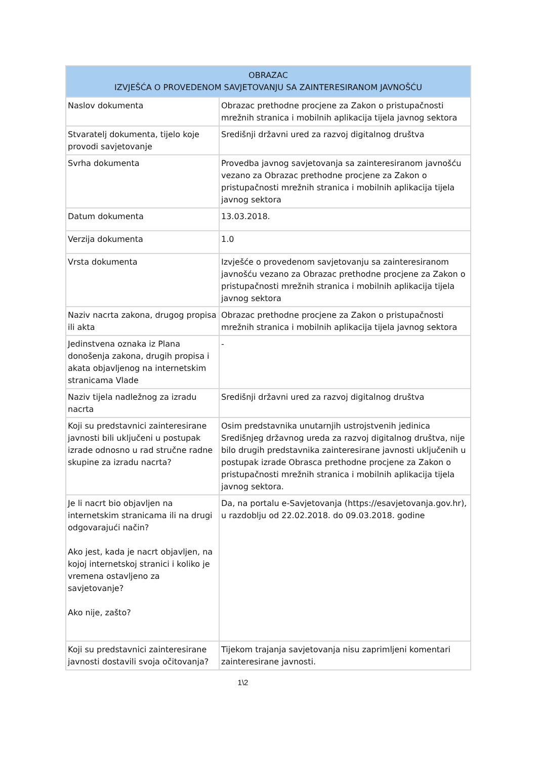| OBRAZAC IZVJEŠĆA O PROVEDENOM SAVJETOVANJU SA ZAINTERESIRANOM JAVNOŠĆU | |
| --- | --- |
| Naslov dokumenta | Obrazac prethodne procjene za Zakon o pristupačnosti mrežnih stranica i mobilnih aplikacija tijela javnog sektora |
| Stvaratelj dokumenta, tijelo koje provodi savjetovanje | Središnji državni ured za razvoj digitalnog društva |
| Svrha dokumenta | Provedba javnog savjetovanja sa zainteresiranom javnošću vezano za Obrazac prethodne procjene za Zakon o pristupačnosti mrežnih stranica i mobilnih aplikacija tijela javnog sektora |
| Datum dokumenta | 13.03.2018. |
| Verzija dokumenta | 1.0 |
| Vrsta dokumenta | Izvješće o provedenom savjetovanju sa zainteresiranom javnošću vezano za Obrazac prethodne procjene za Zakon o pristupačnosti mrežnih stranica i mobilnih aplikacija tijela javnog sektora |
| Naziv nacrta zakona, drugog propisa ili akta | Obrazac prethodne procjene za Zakon o pristupačnosti mrežnih stranica i mobilnih aplikacija tijela javnog sektora |
| Jedinstvena oznaka iz Plana donošenja zakona, drugih propisa i akata objavljenog na internetskim stranicama Vlade | - |
| Naziv tijela nadležnog za izradu nacrta | Središnji državni ured za razvoj digitalnog društva |
| Koji su predstavnici zainteresirane javnosti bili uključeni u postupak izrade odnosno u rad stručne radne skupine za izradu nacrta? | Osim predstavnika unutarnjih ustrojstvenih jedinica Središnjeg državnog ureda za razvoj digitalnog društva, nije bilo drugih predstavnika zainteresirane javnosti uključenih u postupak izrade Obrasca prethodne procjene za Zakon o pristupačnosti mrežnih stranica i mobilnih aplikacija tijela javnog sektora. |
| Je li nacrt bio objavljen na internetskim stranicama ili na drugi odgovarajući način? Ako jest, kada je nacrt objavljen, na kojoj internetskoj stranici i koliko je vremena ostavljeno za savjetovanje? Ako nije, zašto? | Da, na portalu e-Savjetovanja (https://esavjetovanja.gov.hr), u razdoblju od 22.02.2018. do 09.03.2018. godine |
| Koji su predstavnici zainteresirane javnosti dostavili svoja očitovanja? | Tijekom trajanja savjetovanja nisu zaprimljeni komentari zainteresirane javnosti. |
1\2